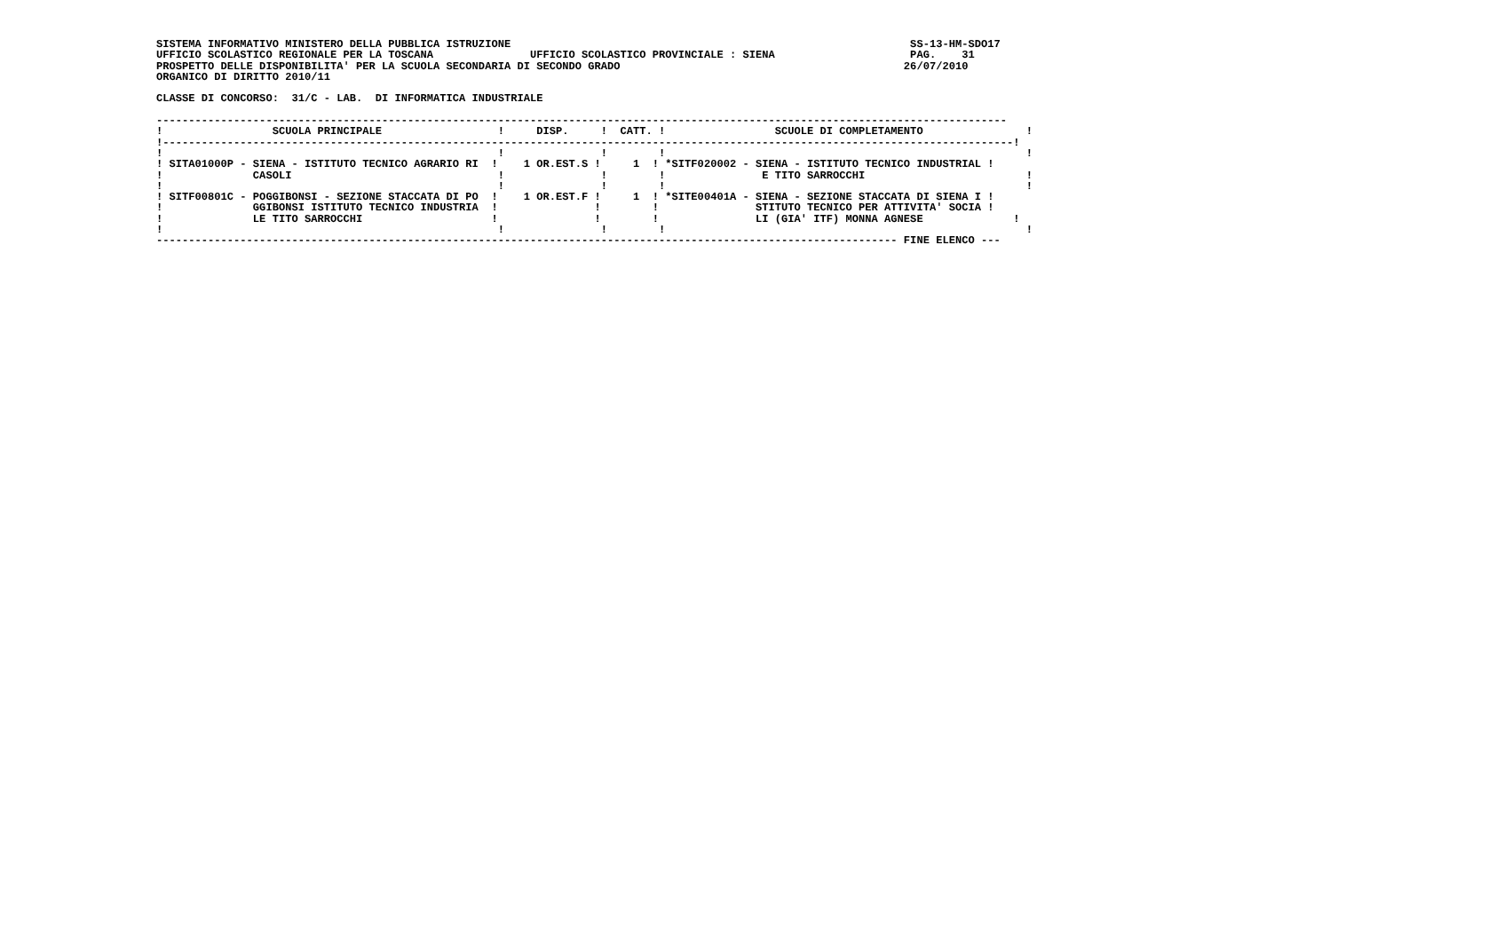SISTEMA INFORMATIVO MINISTERO DELLA PUBBLICA ISTRUZIONE                                                              SS-13-HM-SDO17
UFFICIO SCOLASTICO REGIONALE PER LA TOSCANA               UFFICIO SCOLASTICO PROVINCIALE : SIENA                     PAG.    31
PROSPETTO DELLE DISPONIBILITA' PER LA SCUOLA SECONDARIA DI SECONDO GRADO                                            26/07/2010
ORGANICO DI DIRITTO 2010/11

CLASSE DI CONCORSO:  31/C - LAB.  DI INFORMATICA INDUSTRIALE

------------------------------------------------------------------------------------------------------------------------------------
!                 SCUOLA PRINCIPALE                  !     DISP.     !  CATT. !                 SCUOLE DI COMPLETAMENTO                !
!------------------------------------------------------------------------------------------------------------------------------------!
!                                                    !               !        !                                                        !
! SITA01000P - SIENA - ISTITUTO TECNICO AGRARIO RI  !    1 OR.EST.S !     1  ! *SITF020002 - SIENA - ISTITUTO TECNICO INDUSTRIAL !
!              CASOLI                                !               !        !               E TITO SARROCCHI                         !
!                                                    !               !        !                                                        !
! SITF00801C - POGGIBONSI - SEZIONE STACCATA DI PO  !    1 OR.EST.F !     1  ! *SITE00401A - SIENA - SEZIONE STACCATA DI SIENA I !
!              GGIBONSI ISTITUTO TECNICO INDUSTRIA  !               !        !               STITUTO TECNICO PER ATTIVITA' SOCIA !
!              LE TITO SARROCCHI                    !               !        !               LI (GIA' ITF) MONNA AGNESE              !
!                                                    !               !        !                                                        !
------------------------------------------------------------------------------------------------------------------- FINE ELENCO ---